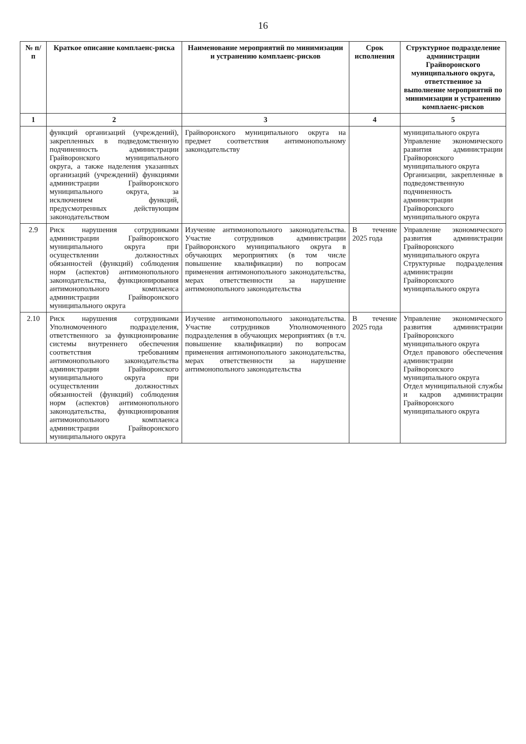16
| № п/п | Краткое описание комплаенс-риска | Наименование мероприятий по минимизации и устранению комплаенс-рисков | Срок исполнения | Структурное подразделение администрации Грайворонского муниципального округа, ответственное за выполнение мероприятий по минимизации и устранению комплаенс-рисков |
| --- | --- | --- | --- | --- |
| 1 | 2 | 3 | 4 | 5 |
| | функций организаций (учреждений), закрепленных в подведомственную подчиненность администрации Грайворонского муниципального округа, а также наделения указанных организаций (учреждений) функциями администрации Грайворонского муниципального округа, за исключением функций, предусмотренных действующим законодательством | Грайворонского муниципального округа на предмет соответствия антимонопольному законодательству | | муниципального округа Управление экономического развития администрации Грайворонского муниципального округа Организации, закрепленные в подведомственную подчиненность администрации Грайворонского муниципального округа |
| 2.9 | Риск нарушения сотрудниками администрации Грайворонского муниципального округа при осуществлении должностных обязанностей (функций) соблюдения норм (аспектов) антимонопольного законодательства, функционирования антимонопольного комплаенса администрации Грайворонского муниципального округа | Изучение антимонопольного законодательства. Участие сотрудников администрации Грайворонского муниципального округа в обучающих мероприятиях (в том числе повышение квалификации) по вопросам применения антимонопольного законодательства, мерах ответственности за нарушение антимонопольного законодательства | В течение 2025 года | Управление экономического развития администрации Грайворонского муниципального округа Структурные подразделения администрации Грайворонского муниципального округа |
| 2.10 | Риск нарушения сотрудниками Уполномоченного подразделения, ответственного за функционирование системы внутреннего обеспечения соответствия требованиям антимонопольного законодательства администрации Грайворонского муниципального округа при осуществлении должностных обязанностей (функций) соблюдения норм (аспектов) антимонопольного законодательства, функционирования антимонопольного комплаенса администрации Грайворонского муниципального округа | Изучение антимонопольного законодательства. Участие сотрудников Уполномоченного подразделения в обучающих мероприятиях (в т.ч. повышение квалификации) по вопросам применения антимонопольного законодательства, мерах ответственности за нарушение антимонопольного законодательства | В течение 2025 года | Управление экономического развития администрации Грайворонского муниципального округа Отдел правового обеспечения администрации Грайворонского муниципального округа Отдел муниципальной службы и кадров администрации Грайворонского муниципального округа |